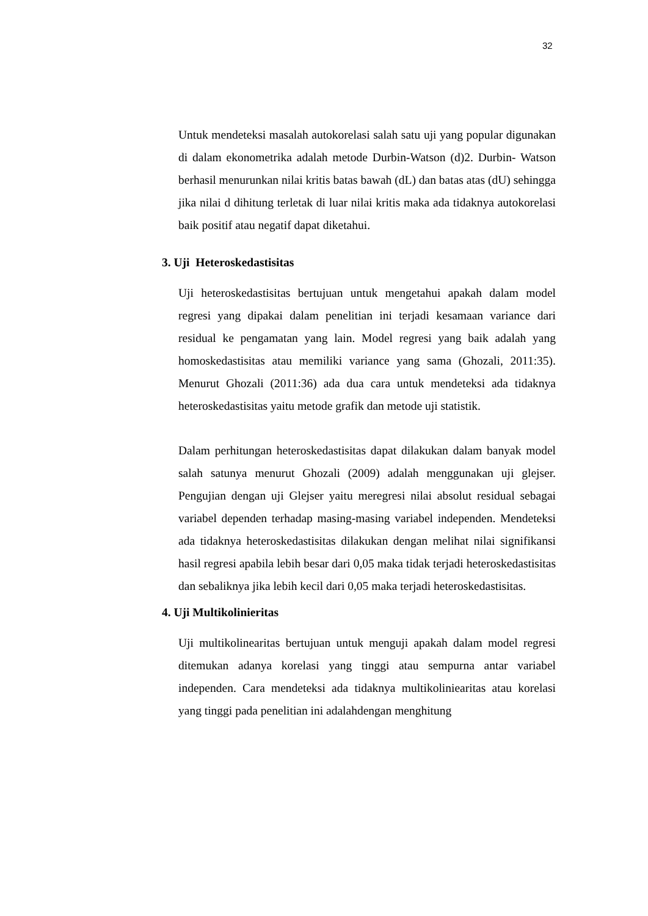32
Untuk mendeteksi masalah autokorelasi salah satu uji yang popular digunakan di dalam ekonometrika adalah metode Durbin-Watson (d)2. Durbin- Watson berhasil menurunkan nilai kritis batas bawah (dL) dan batas atas (dU) sehingga jika nilai d dihitung terletak di luar nilai kritis maka ada tidaknya autokorelasi baik positif atau negatif dapat diketahui.
3. Uji Heteroskedastisitas
Uji heteroskedastisitas bertujuan untuk mengetahui apakah dalam model regresi yang dipakai dalam penelitian ini terjadi kesamaan variance dari residual ke pengamatan yang lain. Model regresi yang baik adalah yang homoskedastisitas atau memiliki variance yang sama (Ghozali, 2011:35). Menurut Ghozali (2011:36) ada dua cara untuk mendeteksi ada tidaknya heteroskedastisitas yaitu metode grafik dan metode uji statistik.
Dalam perhitungan heteroskedastisitas dapat dilakukan dalam banyak model salah satunya menurut Ghozali (2009) adalah menggunakan uji glejser. Pengujian dengan uji Glejser yaitu meregresi nilai absolut residual sebagai variabel dependen terhadap masing-masing variabel independen. Mendeteksi ada tidaknya heteroskedastisitas dilakukan dengan melihat nilai signifikansi hasil regresi apabila lebih besar dari 0,05 maka tidak terjadi heteroskedastisitas dan sebaliknya jika lebih kecil dari 0,05 maka terjadi heteroskedastisitas.
4. Uji Multikolinieritas
Uji multikolinearitas bertujuan untuk menguji apakah dalam model regresi ditemukan adanya korelasi yang tinggi atau sempurna antar variabel independen. Cara mendeteksi ada tidaknya multikoliniearitas atau korelasi yang tinggi pada penelitian ini adalahdengan menghitung